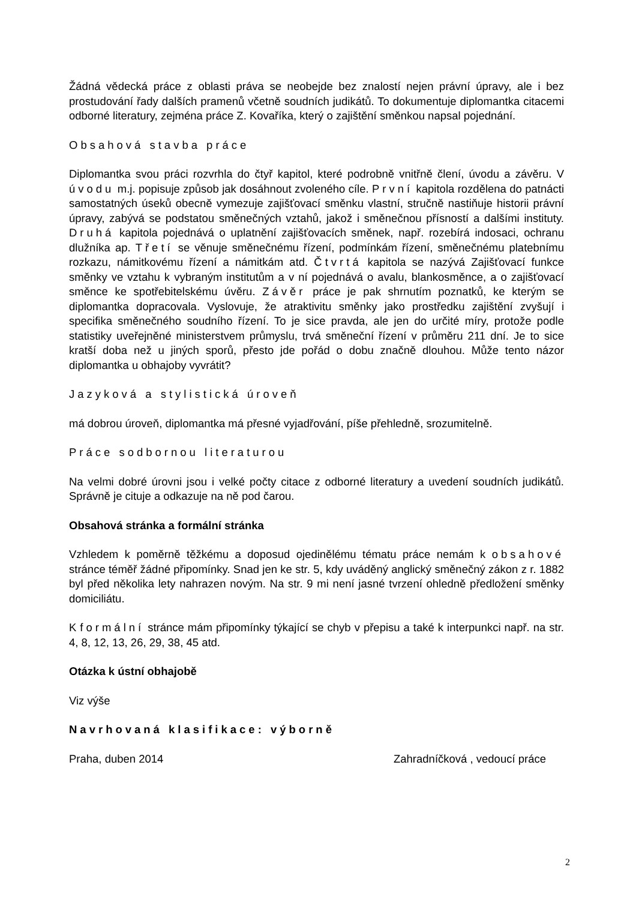Žádná vědecká práce z oblasti práva se neobejde bez znalostí nejen právní úpravy, ale i bez prostudování řady dalších pramenů včetně soudních judikátů. To dokumentuje diplomantka citacemi odborné literatury, zejména práce Z. Kovaříka, který o zajištění směnkou napsal pojednání.
Obsahová stavba práce
Diplomantka svou práci rozvrhla do čtyř kapitol, které podrobně vnitřně člení, úvodu a závěru. V úvodu m.j. popisuje způsob jak dosáhnout zvoleného cíle. První kapitola rozdělena do patnácti samostatných úseků obecně vymezuje zajišťovací směnku vlastní, stručně nastiňuje historii právní úpravy, zabývá se podstatou směnečných vztahů, jakož i směnečnou přísností a dalšími instituty. Druhá kapitola pojednává o uplatnění zajišťovacích směnek, např. rozebírá indosaci, ochranu dlužníka ap. Třetí se věnuje směnečnému řízení, podmínkám řízení, směnečnému platebnímu rozkazu, námitkovému řízení a námitkám atd. Čtvrtá kapitola se nazývá Zajišťovací funkce směnky ve vztahu k vybraným institutům a v ní pojednává o avalu, blankosměnce, a o zajišťovací směnce ke spotřebitelskému úvěru. Závěr práce je pak shrnutím poznatků, ke kterým se diplomantka dopracovala. Vyslovuje, že atraktivitu směnky jako prostředku zajištění zvyšují i specifika směnečného soudního řízení. To je sice pravda, ale jen do určité míry, protože podle statistiky uveřejněné ministerstvem průmyslu, trvá směneční řízení v průměru 211 dní. Je to sice kratší doba než u jiných sporů, přesto jde pořád o dobu značně dlouhou. Může tento názor diplomantka u obhajoby vyvrátit?
Jazyková a stylistická úroveň
má dobrou úroveň, diplomantka má přesné vyjadřování, píše přehledně, srozumitelně.
Práce sodbornou literaturou
Na velmi dobré úrovni jsou i velké počty citace z odborné literatury a uvedení soudních judikátů. Správně je cituje a odkazuje na ně pod čarou.
Obsahová stránka a formální stránka
Vzhledem k poměrně těžkému a doposud ojedinělému tématu práce nemám k obsahové stránce téměř žádné připomínky. Snad jen ke str. 5, kdy uváděný anglický směnečný zákon z r. 1882 byl před několika lety nahrazen novým. Na str. 9 mi není jasné tvrzení ohledně předložení směnky domiciliátu.
K formální stránce mám připomínky týkající se chyb v přepisu a také k interpunkci např. na str. 4, 8, 12, 13, 26, 29, 38, 45 atd.
Otázka k ústní obhajobě
Viz výše
Navrhovaná klasifikace: výborně
Praha, duben 2014 Zahradníčková , vedoucí práce
2